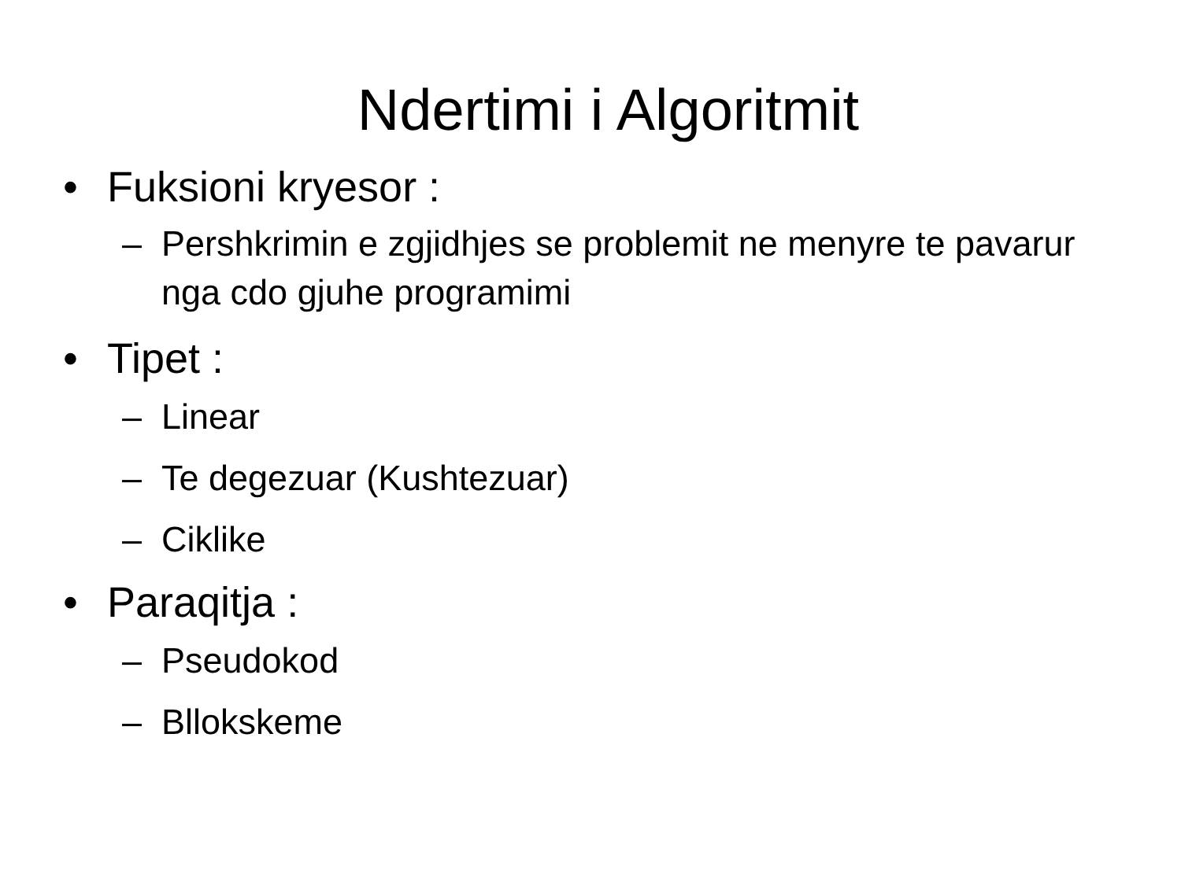Ndertimi i Algoritmit
• Fuksioni kryesor :
– Pershkrimin e zgjidhjes se problemit ne menyre te pavarur nga cdo gjuhe programimi
• Tipet :
– Linear
– Te degezuar (Kushtezuar)
– Ciklike
• Paraqitja :
– Pseudokod
– Bllokskeme